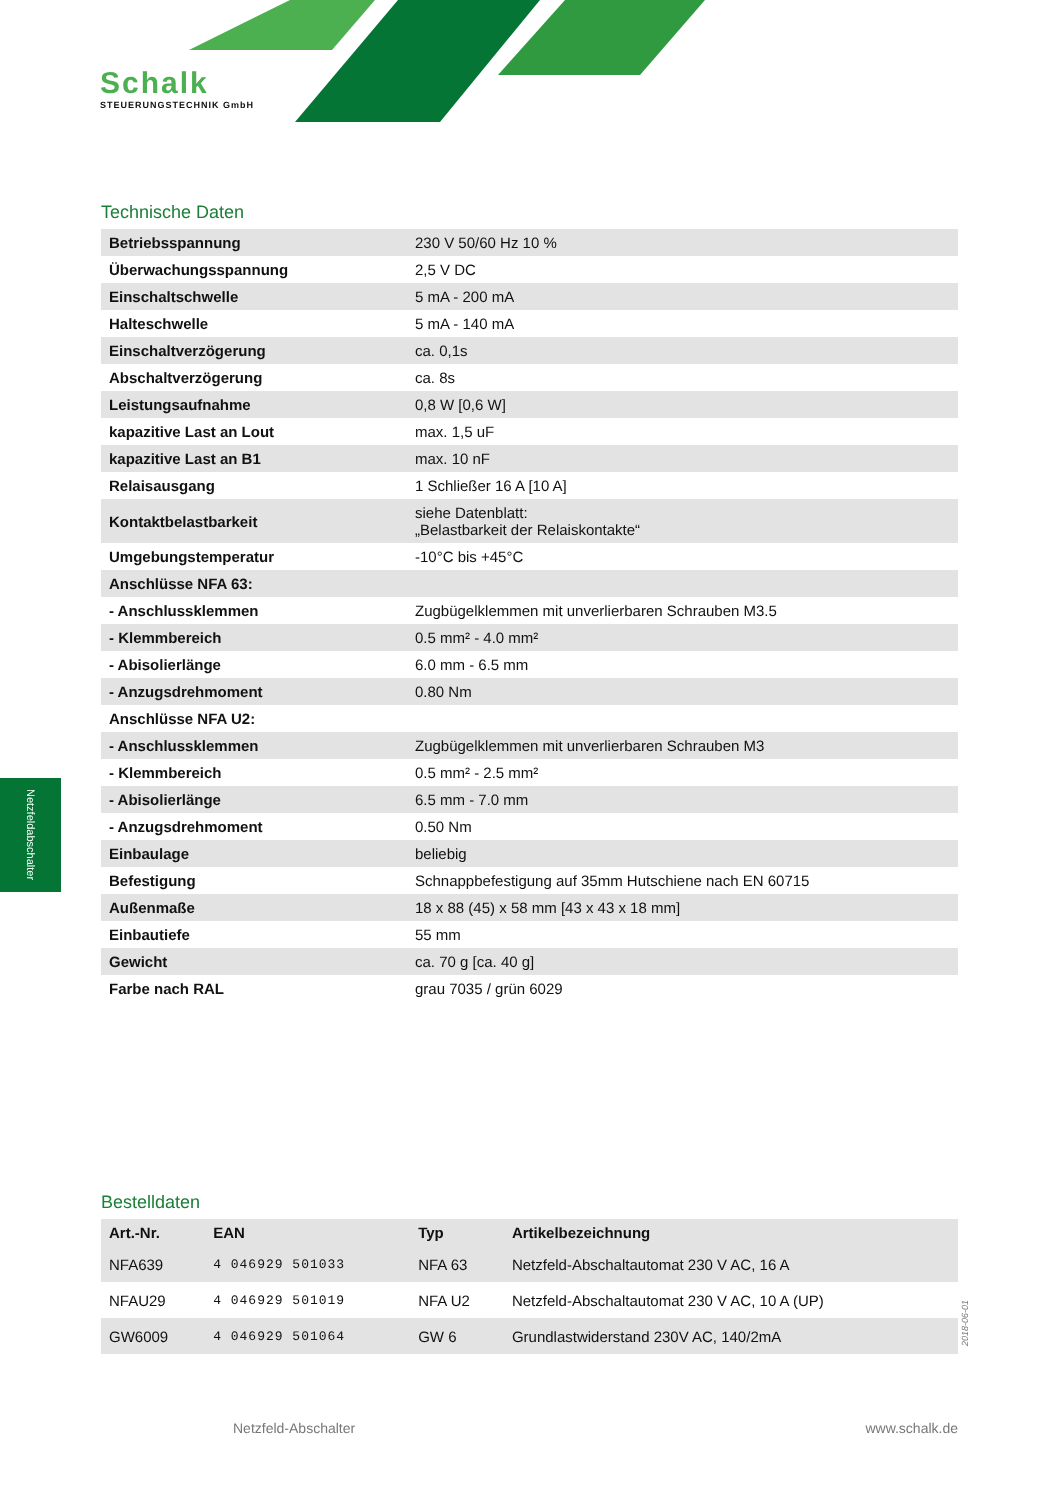Schalk
STEUERUNGSTECHNIK GmbH
Technische Daten
| Betriebsspannung | 230 V 50/60 Hz 10 % |
| Überwachungsspannung | 2,5 V DC |
| Einschaltschwelle | 5 mA - 200 mA |
| Halteschwelle | 5 mA - 140 mA |
| Einschaltverzögerung | ca. 0,1s |
| Abschaltverzögerung | ca. 8s |
| Leistungsaufnahme | 0,8 W [0,6 W] |
| kapazitive Last an Lout | max. 1,5 uF |
| kapazitive Last an B1 | max. 10 nF |
| Relaisausgang | 1 Schließer 16 A [10 A] |
| Kontaktbelastbarkeit | siehe Datenblatt: „Belastbarkeit der Relaiskontakte“ |
| Umgebungstemperatur | -10°C bis +45°C |
| Anschlüsse NFA 63: | |
| - Anschlussklemmen | Zugbügelklemmen mit unverlierbaren Schrauben M3.5 |
| - Klemmbereich | 0.5 mm² - 4.0 mm² |
| - Abisolierlänge | 6.0 mm - 6.5 mm |
| - Anzugsdrehmoment | 0.80 Nm |
| Anschlüsse NFA U2: | |
| - Anschlussklemmen | Zugbügelklemmen mit unverlierbaren Schrauben M3 |
| - Klemmbereich | 0.5 mm² - 2.5 mm² |
| - Abisolierlänge | 6.5 mm - 7.0 mm |
| - Anzugsdrehmoment | 0.50 Nm |
| Einbaulage | beliebig |
| Befestigung | Schnappbefestigung auf 35mm Hutschiene nach EN 60715 |
| Außenmaße | 18 x 88 (45) x 58 mm [43 x 43 x 18 mm] |
| Einbautiefe | 55 mm |
| Gewicht | ca. 70 g [ca. 40 g] |
| Farbe nach RAL | grau 7035 / grün 6029 |
Bestelldaten
| Art.-Nr. | EAN | Typ | Artikelbezeichnung |
| --- | --- | --- | --- |
| NFA639 | 4 046929 501033 | NFA 63 | Netzfeld-Abschaltautomat 230 V AC, 16 A |
| NFAU29 | 4 046929 501019 | NFA U2 | Netzfeld-Abschaltautomat 230 V AC, 10 A (UP) |
| GW6009 | 4 046929 501064 | GW 6 | Grundlastwiderstand 230V AC, 140/2mA |
Netzfeldabschalter
2018-06-01
Netzfeld-Abschalter www.schalk.de